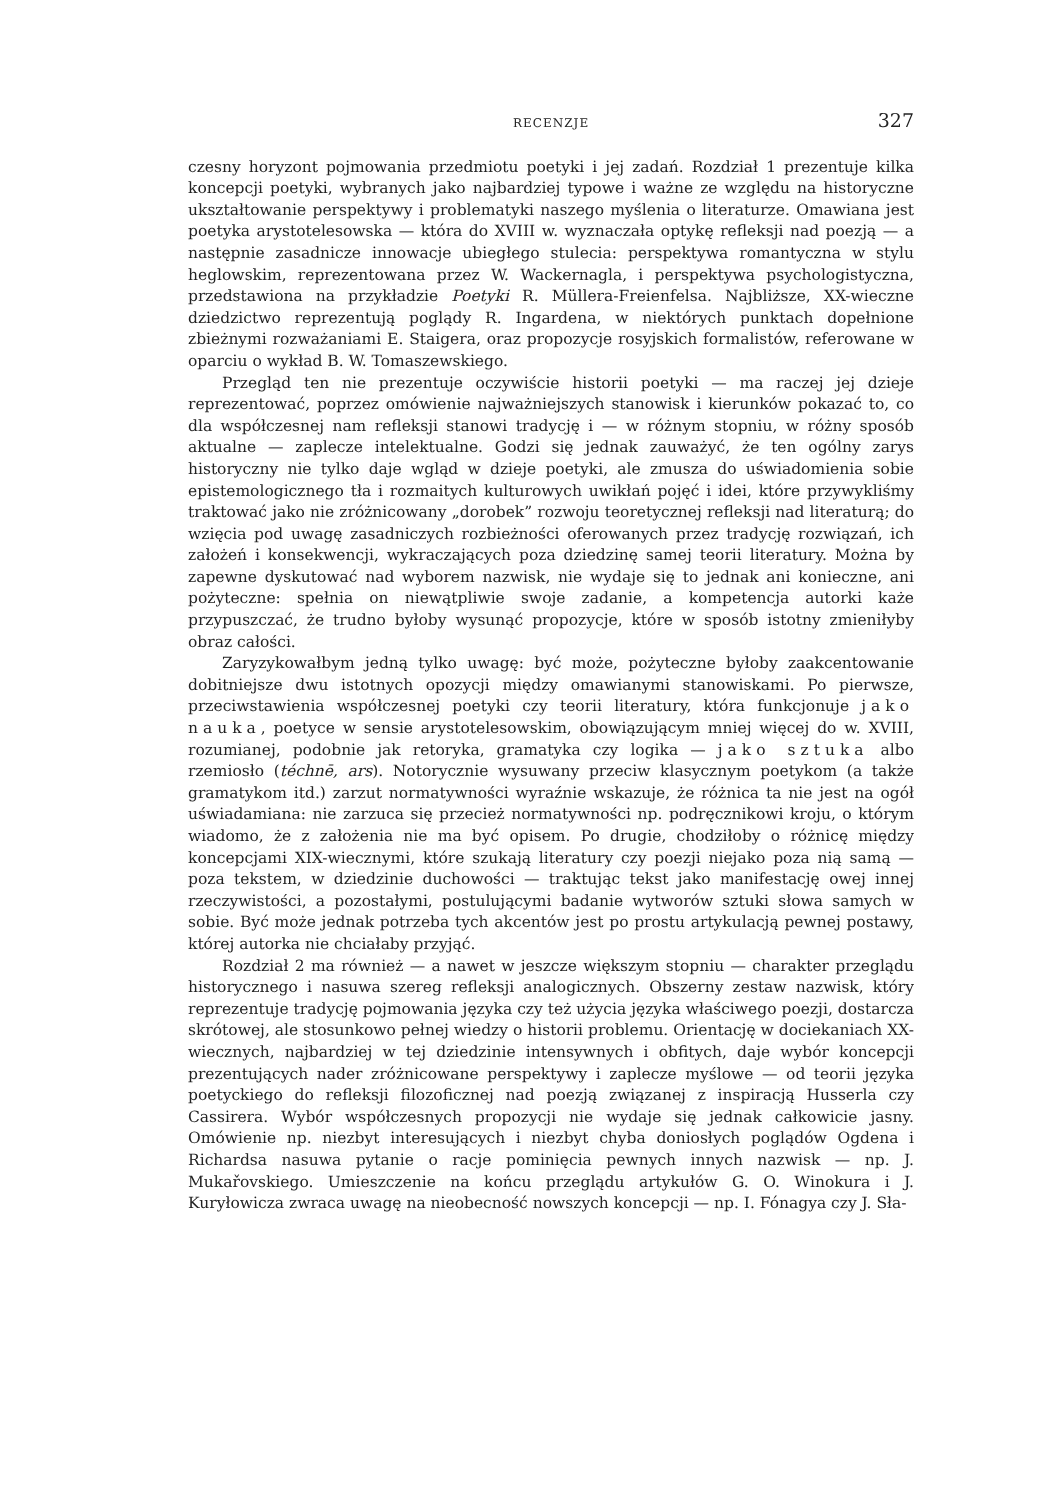RECENZJE 327
czesny horyzont pojmowania przedmiotu poetyki i jej zadań. Rozdział 1 prezentuje kilka koncepcji poetyki, wybranych jako najbardziej typowe i ważne ze względu na historyczne ukształtowanie perspektywy i problematyki naszego myślenia o literaturze. Omawiana jest poetyka arystotelesowska — która do XVIII w. wyznaczała optykę refleksji nad poezją — a następnie zasadnicze innowacje ubiegłego stulecia: perspektywa romantyczna w stylu heglowskim, reprezentowana przez W. Wackernagla, i perspektywa psychologistyczna, przedstawiona na przykładzie Poetyki R. Müllera-Freienfelsa. Najbliższe, XX-wieczne dziedzictwo reprezentują poglądy R. Ingardena, w niektórych punktach dopełnione zbieżnymi rozważaniami E. Staigera, oraz propozycje rosyjskich formalistów, referowane w oparciu o wykład B. W. Tomaszewskiego.
Przegląd ten nie prezentuje oczywiście historii poetyki — ma raczej jej dzieje reprezentować, poprzez omówienie najważniejszych stanowisk i kierunków pokazać to, co dla współczesnej nam refleksji stanowi tradycję i — w różnym stopniu, w różny sposób aktualne — zaplecze intelektualne. Godzi się jednak zauważyć, że ten ogólny zarys historyczny nie tylko daje wgląd w dzieje poetyki, ale zmusza do uświadomienia sobie epistemologicznego tła i rozmaitych kulturowych uwikłań pojęć i idei, które przywykliśmy traktować jako nie zróżnicowany „dorobek” rozwoju teoretycznej refleksji nad literaturą; do wzięcia pod uwagę zasadniczych rozbieżności oferowanych przez tradycję rozwiązań, ich założeń i konsekwencji, wykraczających poza dziedzinę samej teorii literatury. Można by zapewne dyskutować nad wyborem nazwisk, nie wydaje się to jednak ani konieczne, ani pożyteczne: spełnia on niewątpliwie swoje zadanie, a kompetencja autorki każe przypuszczać, że trudno byłoby wysunąć propozycje, które w sposób istotny zmieniłyby obraz całości.
Zaryzykowałbym jedną tylko uwagę: być może, pożyteczne byłoby zaakcentowanie dobitniejsze dwu istotnych opozycji między omawianymi stanowiskami. Po pierwsze, przeciwstawienia współczesnej poetyki czy teorii literatury, która funkcjonuje jako nauka, poetyce w sensie arystotelesowskim, obowiązującym mniej więcej do w. XVIII, rozumianej, podobnie jak retoryka, gramatyka czy logika — jako sztuka albo rzemiosło (téchnē, ars). Notorycznie wysuwany przeciw klasycznym poetykom (a także gramatykom itd.) zarzut normatywności wyraźnie wskazuje, że różnica ta nie jest na ogół uświadamiana: nie zarzuca się przecież normatywności np. podręcznikowi kroju, o którym wiadomo, że z założenia nie ma być opisem. Po drugie, chodziłoby o różnicę między koncepcjami XIX-wiecznymi, które szukają literatury czy poezji niejako poza nią samą — poza tekstem, w dziedzinie duchowości — traktując tekst jako manifestację owej innej rzeczywistości, a pozostałymi, postulującymi badanie wytworów sztuki słowa samych w sobie. Być może jednak potrzeba tych akcentów jest po prostu artykulacją pewnej postawy, której autorka nie chciałaby przyjąć.
Rozdział 2 ma również — a nawet w jeszcze większym stopniu — charakter przeglądu historycznego i nasuwa szereg refleksji analogicznych. Obszerny zestaw nazwisk, który reprezentuje tradycję pojmowania języka czy też użycia języka właściwego poezji, dostarcza skrótowej, ale stosunkowo pełnej wiedzy o historii problemu. Orientację w dociekaniach XX-wiecznych, najbardziej w tej dziedzinie intensywnych i obfitych, daje wybór koncepcji prezentujących nader zróżnicowane perspektywy i zaplecze myślowe — od teorii języka poetyckiego do refleksji filozoficznej nad poezją związanej z inspiracją Husserla czy Cassirera. Wybór współczesnych propozycji nie wydaje się jednak całkowicie jasny. Omówienie np. niezbyt interesujących i niezbyt chyba doniosłych poglądów Ogdena i Richardsa nasuwa pytanie o racje pominięcia pewnych innych nazwisk — np. J. Mukařovskiego. Umieszczenie na końcu przeglądu artykułów G. O. Winokura i J. Kuryłowicza zwraca uwagę na nieobecność nowszych koncepcji — np. I. Fónagya czy J. Sła-